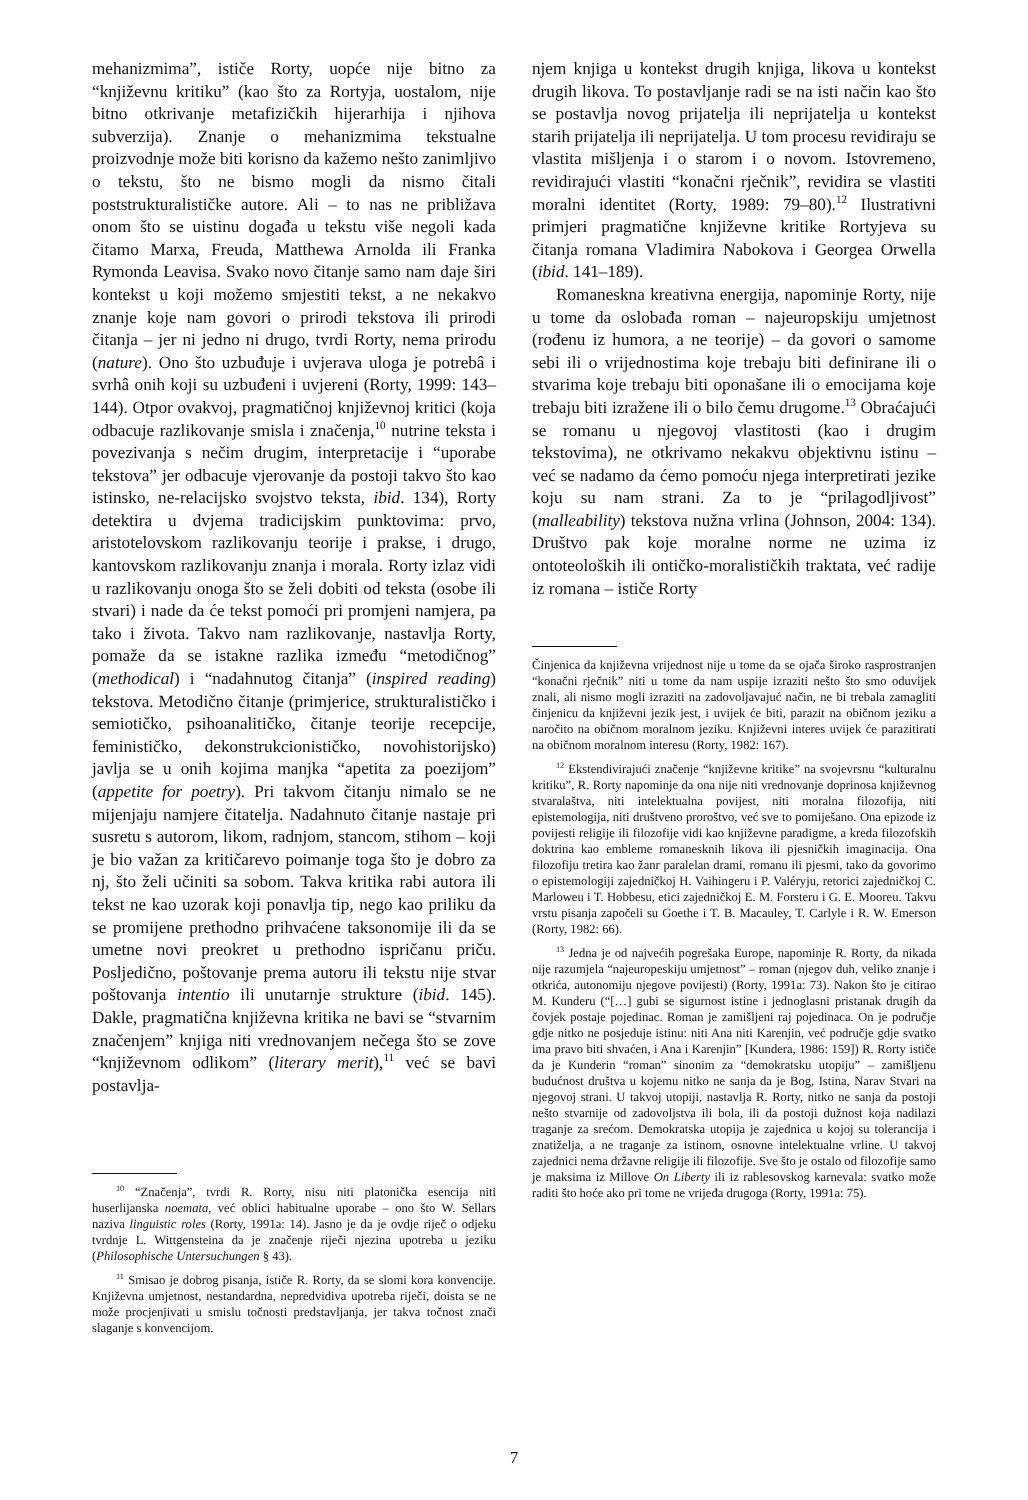mehanizmima”, ističe Rorty, uopće nije bitno za “književnu kritiku” (kao što za Rortyja, uostalom, nije bitno otkrivanje metafizičkih hijerarhija i njihova subverzija). Znanje o mehanizmima tekstualne proizvodnje može biti korisno da kažemo nešto zanimljivo o tekstu, što ne bismo mogli da nismo čitali poststrukturalističke autore. Ali – to nas ne približava onom što se uistinu događa u tekstu više negoli kada čitamo Marxa, Freuda, Matthewa Arnolda ili Franka Rymonda Leavisa. Svako novo čitanje samo nam daje širi kontekst u koji možemo smjestiti tekst, a ne nekakvo znanje koje nam govori o prirodi tekstova ili prirodi čitanja – jer ni jedno ni drugo, tvrdi Rorty, nema prirodu (nature). Ono što uzbuđuje i uvjerava uloga je potrebâ i svrhâ onih koji su uzbuđeni i uvjereni (Rorty, 1999: 143–144). Otpor ovakvoj, pragmatičnoj književnoj kritici (koja odbacuje razlikovanje smisla i značenja,<sup>10</sup> nutrine teksta i povezivanja s nečim drugim, interpretacije i “uporabe tekstova” jer odbacuje vjerovanje da postoji takvo što kao istinsko, ne-relacijsko svojstvo teksta, ibid. 134), Rorty detektira u dvjema tradicijskim punktovima: prvo, aristotelovskom razlikovanju teorije i prakse, i drugo, kantovskom razlikovanju znanja i morala. Rorty izlaz vidi u razlikovanju onoga što se želi dobiti od teksta (osobe ili stvari) i nade da će tekst pomoći pri promjeni namjera, pa tako i života. Takvo nam razlikovanje, nastavlja Rorty, pomaže da se istakne razlika između “metodičnog” (methodical) i “nadahnutog čitanja” (inspired reading) tekstova. Metodično čitanje (primjerice, strukturalističko i semiotičko, psihoanalitičko, čitanje teorije recepcije, feminističko, dekonstrukcionističko, novohistorijsko) javlja se u onih kojima manjka “apetita za poezijom” (appetite for poetry). Pri takvom čitanju nimalo se ne mijenjaju namjere čitatelja. Nadahnuto čitanje nastaje pri susretu s autorom, likom, radnjom, stancom, stihom – koji je bio važan za kritičarevo poimanje toga što je dobro za nj, što želi učiniti sa sobom. Takva kritika rabi autora ili tekst ne kao uzorak koji ponavlja tip, nego kao priliku da se promijene prethodno prihvaćene taksonomije ili da se umetne novi preokret u prethodno ispričanu priču. Posljedično, poštovanje prema autoru ili tekstu nije stvar poštovanja intentio ili unutarnje strukture (ibid. 145). Dakle, pragmatična književna kritika ne bavi se “stvarnim značenjem” knjiga niti vrednovanjem nečega što se zove “književnom odlikom” (literary merit),<sup>11</sup> već se bavi postavlja-
<sup>10</sup> “Značenja”, tvrdi R. Rorty, nisu niti platonička esencija niti huserlijanska noemata, već oblici habitualne uporabe – ono što W. Sellars naziva linguistic roles (Rorty, 1991a: 14). Jasno je da je ovdje riječ o odjeku tvrdnje L. Wittgensteina da je značenje riječi njezina upotreba u jeziku (Philosophische Untersuchungen § 43).
<sup>11</sup> Smisao je dobrog pisanja, ističe R. Rorty, da se slomi kora konvencije. Književna umjetnost, nestandardna, nepredvidiva upotreba riječi, doista se ne može procjenjivati u smislu točnosti predstavljanja, jer takva točnost znači slaganje s konvencijom.
njem knjiga u kontekst drugih knjiga, likova u kontekst drugih likova. To postavljanje radi se na isti način kao što se postavlja novog prijatelja ili neprijatelja u kontekst starih prijatelja ili neprijatelja. U tom procesu revidiraju se vlastita mišljenja i o starom i o novom. Istovremeno, revidirajući vlastiti “konačni rječnik”, revidira se vlastiti moralni identitet (Rorty, 1989: 79–80).<sup>12</sup> Ilustrativni primjeri pragmatične književne kritike Rortyjeva su čitanja romana Vladimira Nabokova i Georgea Orwella (ibid. 141–189).
Romaneskna kreativna energija, napominje Rorty, nije u tome da oslobađa roman – najeuropskiju umjetnost (rođenu iz humora, a ne teorije) – da govori o samome sebi ili o vrijednostima koje trebaju biti definirane ili o stvarima koje trebaju biti oponašane ili o emocijama koje trebaju biti izražene ili o bilo čemu drugome.<sup>13</sup> Obraćajući se romanu u njegovoj vlastitosti (kao i drugim tekstovima), ne otkrivamo nekakvu objektivnu istinu – već se nadamo da ćemo pomoću njega interpretirati jezike koju su nam strani. Za to je “prilagodljivost” (malleability) tekstova nužna vrlina (Johnson, 2004: 134). Društvo pak koje moralne norme ne uzima iz ontoteoloških ili ontičko-moralističkih traktata, već radije iz romana – ističe Rorty
Činjenica da književna vrijednost nije u tome da se ojača široko rasprostranjen “konačni rječnik” niti u tome da nam uspije izraziti nešto što smo oduvijek znali, ali nismo mogli izraziti na zadovoljavajuć način, ne bi trebala zamagliti činjenicu da književni jezik jest, i uvijek će biti, parazit na običnom jeziku a naročito na običnom moralnom jeziku. Književni interes uvijek će parazitirati na običnom moralnom interesu (Rorty, 1982: 167).
<sup>12</sup> Ekstendivirajući značenje “književne kritike” na svojevrsnu “kulturalnu kritiku”, R. Rorty napominje da ona nije niti vrednovanje doprinosa književnog stvaralaštva, niti intelektualna povijest, niti moralna filozofija, niti epistemologija, niti društveno proroštvo, već sve to pomiješano. Ona epizode iz povijesti religije ili filozofije vidi kao književne paradigme, a kreda filozofskih doktrina kao embleme romanesknih likova ili pjesničkih imaginacija. Ona filozofiju tretira kao žanr paralelan drami, romanu ili pjesmi, tako da govorimo o epistemologiji zajedničkoj H. Vaihingeru i P. Valéryju, retorici zajedničkoj C. Marloweu i T. Hobbesu, etici zajedničkoj E. M. Forsteru i G. E. Mooreu. Takvu vrstu pisanja započeli su Goethe i T. B. Macauley, T. Carlyle i R. W. Emerson (Rorty, 1982: 66).
<sup>13</sup> Jedna je od najvećih pogrešaka Europe, napominje R. Rorty, da nikada nije razumjela “najeuropeskiju umjetnost” – roman (njegov duh, veliko znanje i otkrića, autonomiju njegove povijesti) (Rorty, 1991a: 73). Nakon što je citirao M. Kunderu (“[…] gubi se sigurnost istine i jednoglasni pristanak drugih da čovjek postaje pojedinac. Roman je zamišljeni raj pojedinaca. On je područje gdje nitko ne posjeduje istinu: niti Ana niti Karenjin, već područje gdje svatko ima pravo biti shvaćen, i Ana i Karenjin” [Kundera, 1986: 159]) R. Rorty ističe da je Kunderin “roman” sinonim za “demokratsku utopiju” – zamišljenu budućnost društva u kojemu nitko ne sanja da je Bog, Istina, Narav Stvari na njegovoj strani. U takvoj utopiji, nastavlja R. Rorty, nitko ne sanja da postoji nešto stvarnije od zadovoljstva ili bola, ili da postoji dužnost koja nadilazi traganje za srećom. Demokratska utopija je zajednica u kojoj su tolerancija i znatiželja, a ne traganje za istinom, osnovne intelektualne vrline. U takvoj zajednici nema državne religije ili filozofije. Sve što je ostalo od filozofije samo je maksima iz Millove On Liberty ili iz rablesovskog karnevala: svatko može raditi što hoće ako pri tome ne vrijeđa drugoga (Rorty, 1991a: 75).
7